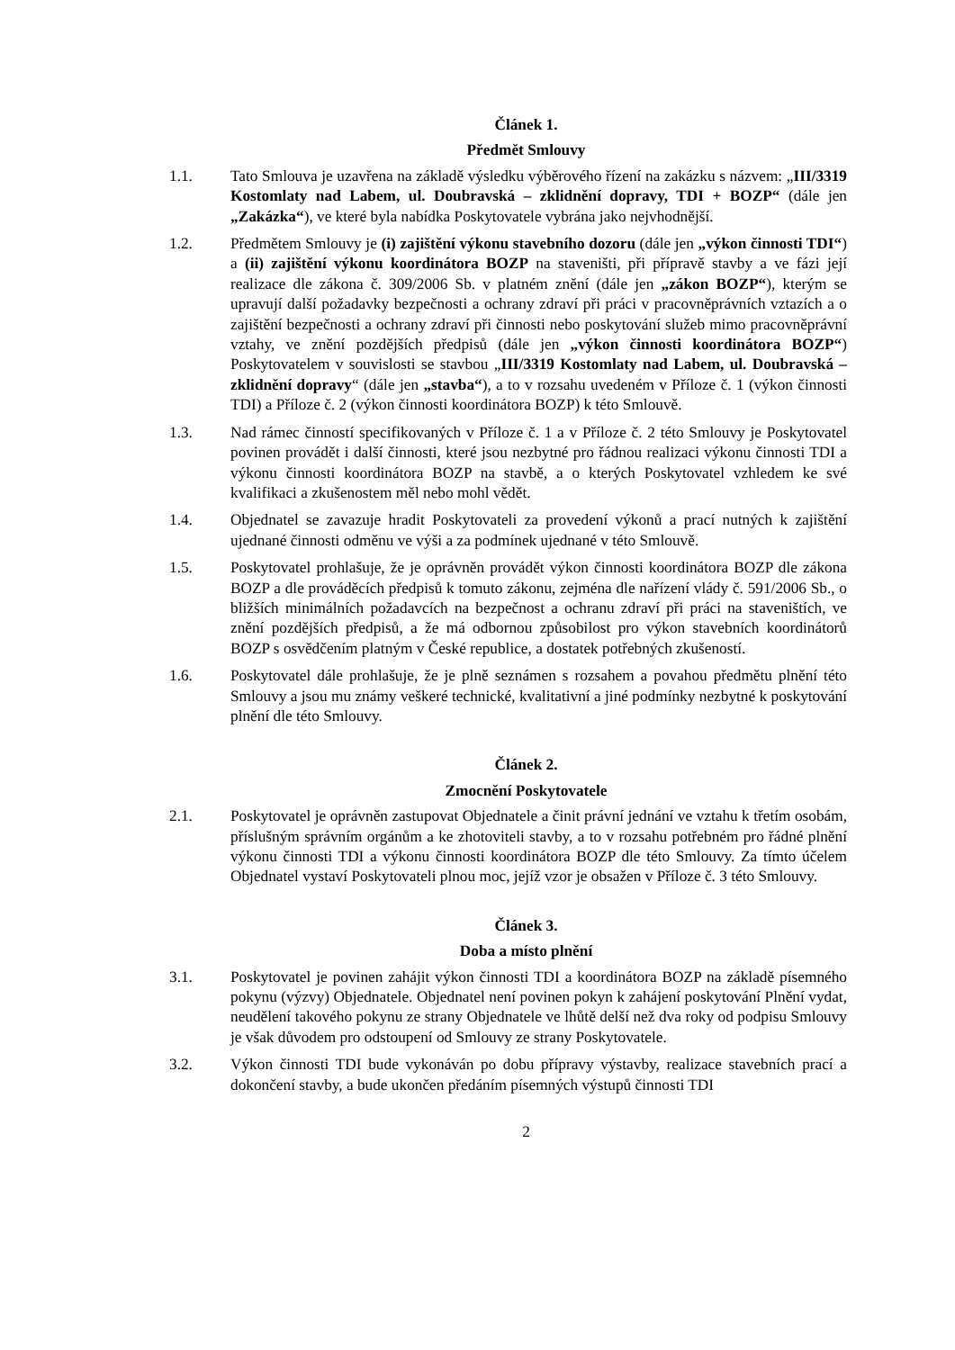Článek 1.
Předmět Smlouvy
1.1. Tato Smlouva je uzavřena na základě výsledku výběrového řízení na zakázku s názvem: „III/3319 Kostomlaty nad Labem, ul. Doubravská – zklidnění dopravy, TDI + BOZP“ (dále jen „Zakázka“), ve které byla nabídka Poskytovatele vybrána jako nejvhodnější.
1.2. Předmětem Smlouvy je (i) zajištění výkonu stavebního dozoru (dále jen „výkon činnosti TDI“) a (ii) zajištění výkonu koordinátora BOZP na staveništi, při přípravě stavby a ve fázi její realizace dle zákona č. 309/2006 Sb. v platném znění (dále jen „zákon BOZP“), kterým se upravují další požadavky bezpečnosti a ochrany zdraví při práci v pracovněprávních vztazích a o zajištění bezpečnosti a ochrany zdraví při činnosti nebo poskytování služeb mimo pracovněprávní vztahy, ve znění pozdějších předpisů (dále jen „výkon činnosti koordinátora BOZP“) Poskytovatelem v souvislosti se stavbou „III/3319 Kostomlaty nad Labem, ul. Doubravská – zklidnění dopravy“ (dále jen „stavba“), a to v rozsahu uvedeném v Příloze č. 1 (výkon činnosti TDI) a Příloze č. 2 (výkon činnosti koordinátora BOZP) k této Smlouvě.
1.3. Nad rámec činností specifikovaných v Příloze č. 1 a v Příloze č. 2 této Smlouvy je Poskytovatel povinen provádět i další činnosti, které jsou nezbytné pro řádnou realizaci výkonu činnosti TDI a výkonu činnosti koordinátora BOZP na stavbě, a o kterých Poskytovatel vzhledem ke své kvalifikaci a zkušenostem měl nebo mohl vědět.
1.4. Objednatel se zavazuje hradit Poskytovateli za provedení výkonů a prací nutných k zajištění ujednané činnosti odměnu ve výši a za podmínek ujednané v této Smlouvě.
1.5. Poskytovatel prohlašuje, že je oprávněn provádět výkon činnosti koordinátora BOZP dle zákona BOZP a dle prováděcích předpisů k tomuto zákonu, zejména dle nařízení vlády č. 591/2006 Sb., o bližších minimálních požadavcích na bezpečnost a ochranu zdraví při práci na staveništích, ve znění pozdějších předpisů, a že má odbornou způsobilost pro výkon stavebních koordinátorů BOZP s osvědčením platným v České republice, a dostatek potřebných zkušeností.
1.6. Poskytovatel dále prohlašuje, že je plně seznámen s rozsahem a povahou předmětu plnění této Smlouvy a jsou mu známy veškeré technické, kvalitativní a jiné podmínky nezbytné k poskytování plnění dle této Smlouvy.
Článek 2.
Zmocnění Poskytovatele
2.1. Poskytovatel je oprávněn zastupovat Objednatele a činit právní jednání ve vztahu k třetím osobám, příslušným správním orgánům a ke zhotoviteli stavby, a to v rozsahu potřebném pro řádné plnění výkonu činnosti TDI a výkonu činnosti koordinátora BOZP dle této Smlouvy. Za tímto účelem Objednatel vystaví Poskytovateli plnou moc, jejíž vzor je obsažen v Příloze č. 3 této Smlouvy.
Článek 3.
Doba a místo plnění
3.1. Poskytovatel je povinen zahájit výkon činnosti TDI a koordinátora BOZP na základě písemného pokynu (výzvy) Objednatele. Objednatel není povinen pokyn k zahájení poskytování Plnění vydat, neudělení takového pokynu ze strany Objednatele ve lhůtě delší než dva roky od podpisu Smlouvy je však důvodem pro odstoupení od Smlouvy ze strany Poskytovatele.
3.2. Výkon činnosti TDI bude vykonáván po dobu přípravy výstavby, realizace stavebních prací a dokončení stavby, a bude ukončen předáním písemných výstupů činnosti TDI
2